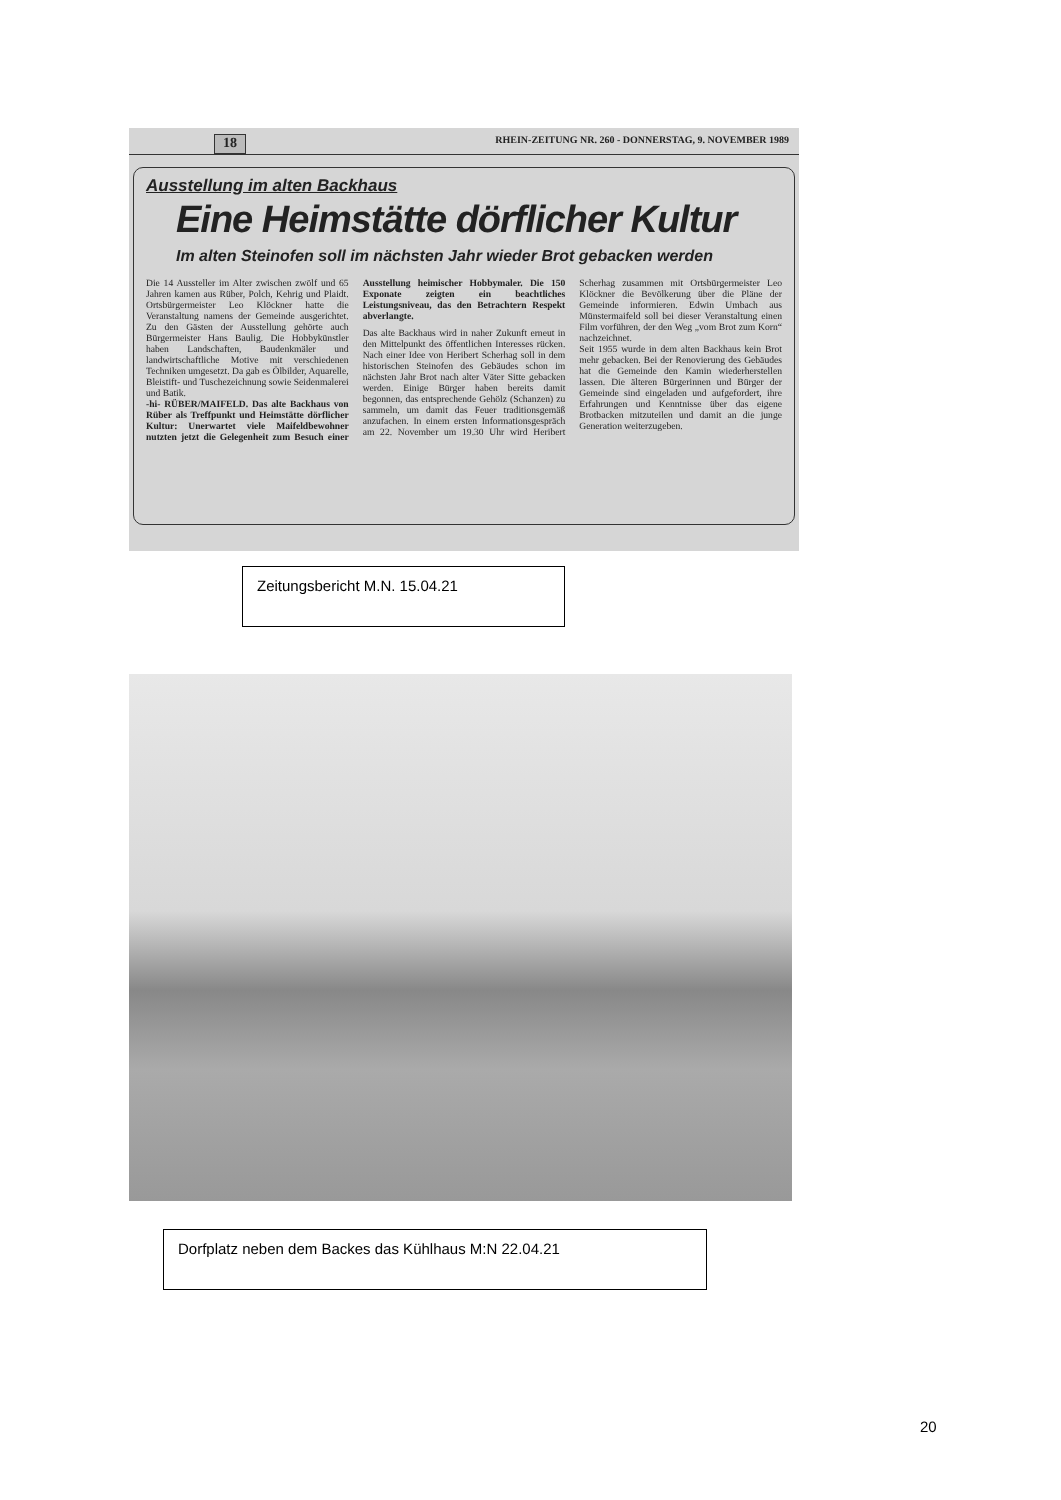18 RHEIN-ZEITUNG NR. 260 - DONNERSTAG, 9. NOVEMBER 1989
Ausstellung im alten Backhaus
Eine Heimstätte dörflicher Kultur
Im alten Steinofen soll im nächsten Jahr wieder Brot gebacken werden
Die 14 Aussteller im Alter zwischen zwölf und 65 Jahren kamen aus Rüber, Polch, Kehrig und Plaidt. Ortsbürgermeister Leo Klöckner hatte die Veranstaltung namens der Gemeinde ausgerichtet. Zu den Gästen der Ausstellung gehörte auch Bürgermeister Hans Baulig. Die Hobbykünstler haben Landschaften, Baudenkmäler und landwirtschaftliche Motive mit verschiedenen Techniken umgesetzt. Da gab es Ölbilder, Aquarelle, Bleistift- und Tuschezeichnung sowie Seidenmalerei und Batik.
-hi- RÜBER/MAIFELD. Das alte Backhaus von Rüber als Treffpunkt und Heimstätte dörflicher Kultur: Unerwartet viele Maifeldbewohner nutzten jetzt die Gelegenheit zum Besuch einer Ausstellung heimischer Hobbymaler. Die 150 Exponate zeigten ein beachtliches Leistungsniveau, das den Betrachtern Respekt abverlangte.
Das alte Backhaus wird in naher Zukunft erneut in den Mittelpunkt des öffentlichen Interesses rücken. Nach einer Idee von Heribert Scherhag soll in dem historischen Steinofen des Gebäudes schon im nächsten Jahr Brot nach alter Väter Sitte gebacken werden. Einige Bürger haben bereits damit begonnen, das entsprechende Gehölz (Schanzen) zu sammeln, um damit das Feuer traditionsgemäß anzufachen. In einem ersten Informationsgespräch am 22. November um 19.30 Uhr wird Heribert Scherhag zusammen mit Ortsbürgermeister Leo Klöckner die Bevölkerung über die Pläne der Gemeinde informieren. Edwin Umbach aus Münstermaifeld soll bei dieser Veranstaltung einen Film vorführen, der den Weg „vom Brot zum Korn“ nachzeichnet.
Seit 1955 wurde in dem alten Backhaus kein Brot mehr gebacken. Bei der Renovierung des Gebäudes hat die Gemeinde den Kamin wiederherstellen lassen. Die älteren Bürgerinnen und Bürger der Gemeinde sind eingeladen und aufgefordert, ihre Erfahrungen und Kenntnisse über das eigene Brotbacken mitzuteilen und damit an die junge Generation weiterzugeben.
Zeitungsbericht M.N. 15.04.21
Dorfplatz neben dem Backes das Kühlhaus M:N 22.04.21
20